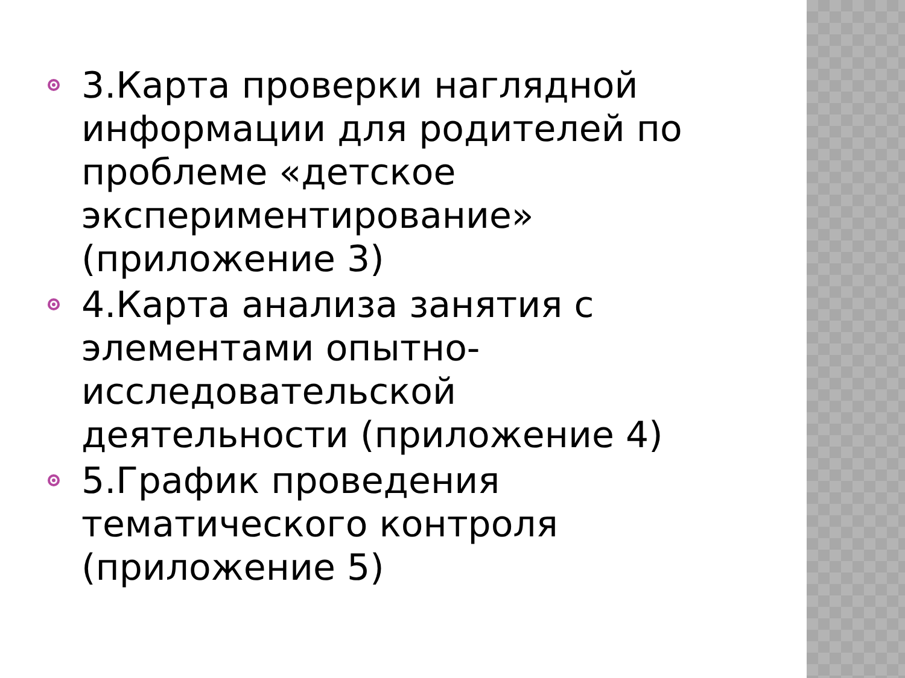3.Карта проверки наглядной информации для родителей по проблеме «детское экспериментирование» (приложение 3)
4.Карта анализа занятия с элементами опытно-исследовательской деятельности (приложение 4)
5.График проведения тематического контроля (приложение 5)